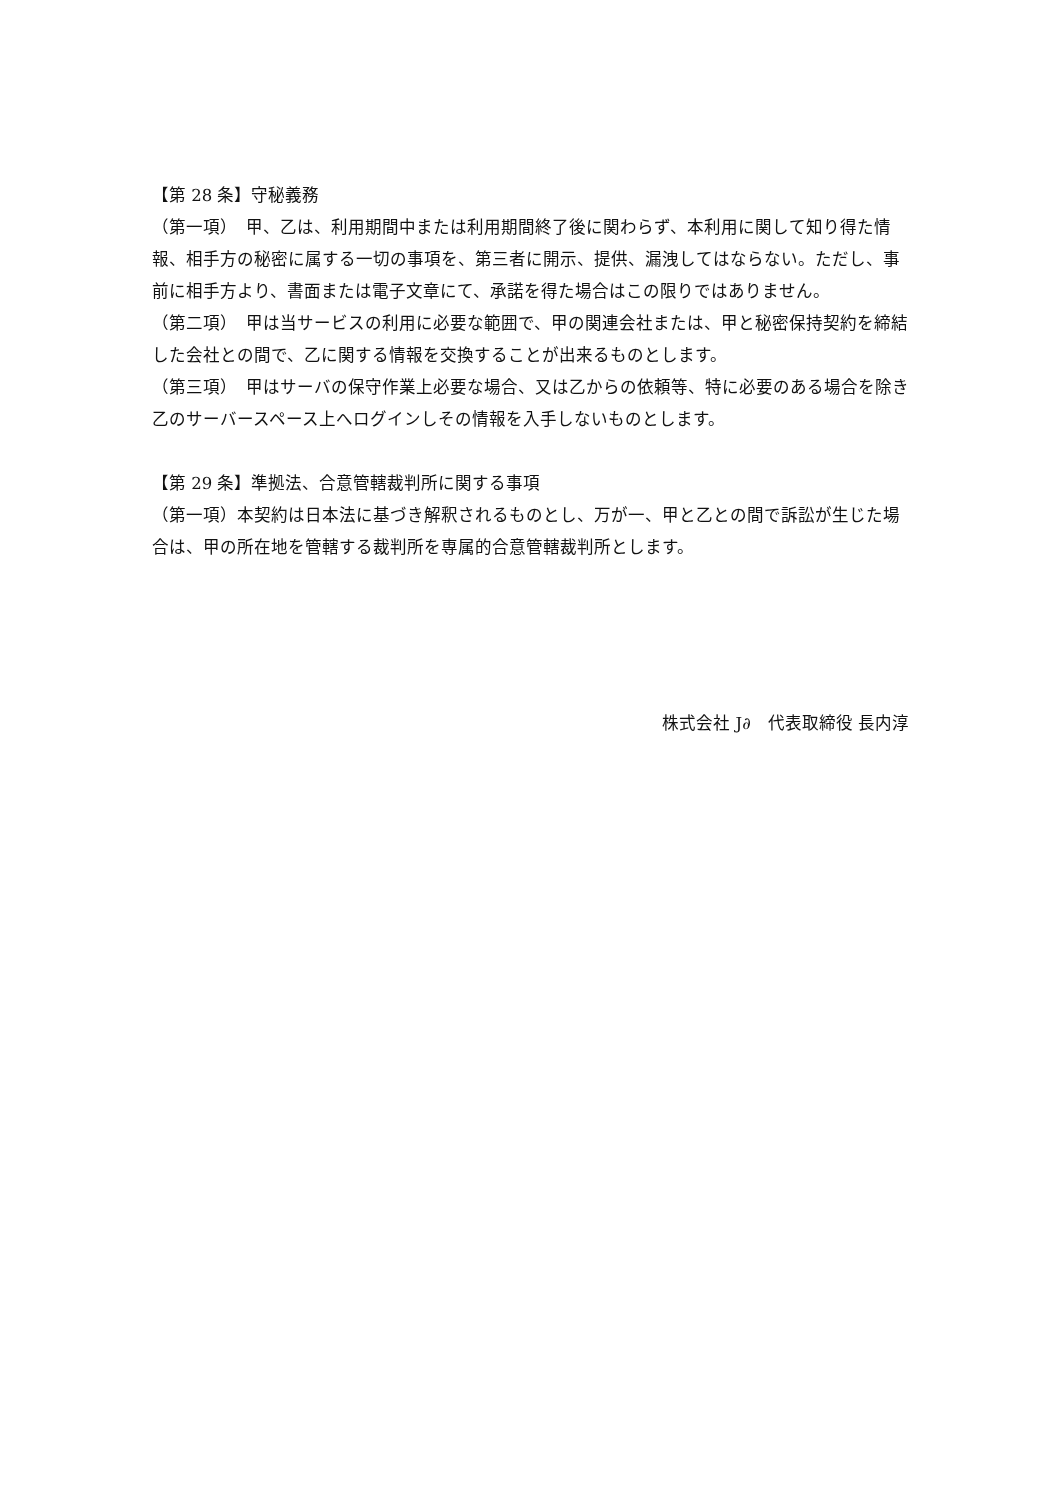【第 28 条】守秘義務
（第一項）　甲、乙は、利用期間中または利用期間終了後に関わらず、本利用に関して知り得た情報、相手方の秘密に属する一切の事項を、第三者に開示、提供、漏洩してはならない。ただし、事前に相手方より、書面または電子文章にて、承諾を得た場合はこの限りではありません。
（第二項）　甲は当サービスの利用に必要な範囲で、甲の関連会社または、甲と秘密保持契約を締結した会社との間で、乙に関する情報を交換することが出来るものとします。
（第三項）　甲はサーバの保守作業上必要な場合、又は乙からの依頼等、特に必要のある場合を除き乙のサーバースペース上へログインしその情報を入手しないものとします。
【第 29 条】準拠法、合意管轄裁判所に関する事項
（第一項）本契約は日本法に基づき解釈されるものとし、万が一、甲と乙との間で訴訟が生じた場合は、甲の所在地を管轄する裁判所を専属的合意管轄裁判所とします。
株式会社 J∂　代表取締役 長内淳